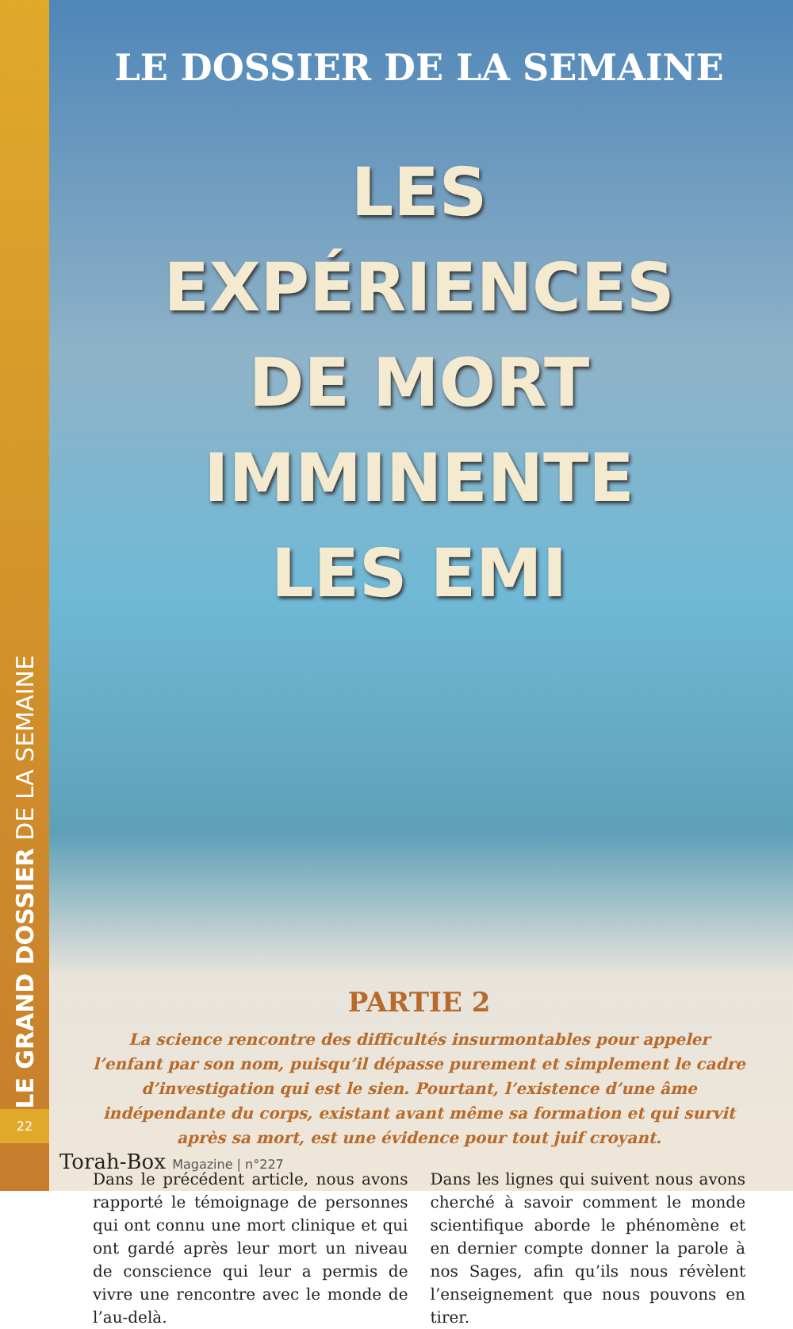LE GRAND DOSSIER DE LA SEMAINE
22
LE DOSSIER DE LA SEMAINE
LES EXPÉRIENCES
DE MORT IMMINENTE
LES EMI
PARTIE 2
La science rencontre des difficultés insurmontables pour appeler l’enfant par son nom, puisqu’il dépasse purement et simplement le cadre d’investigation qui est le sien. Pourtant, l’existence d’une âme indépendante du corps, existant avant même sa formation et qui survit après sa mort, est une évidence pour tout juif croyant.
Dans le précédent article, nous avons rapporté le témoignage de personnes qui ont connu une mort clinique et qui ont gardé après leur mort un niveau de conscience qui leur a permis de vivre une rencontre avec le monde de l’au-delà.
Dans les lignes qui suivent nous avons cherché à savoir comment le monde scientifique aborde le phénomène et en dernier compte donner la parole à nos Sages, afin qu’ils nous révèlent l’enseignement que nous pouvons en tirer.
Torah-Box Magazine | n°227